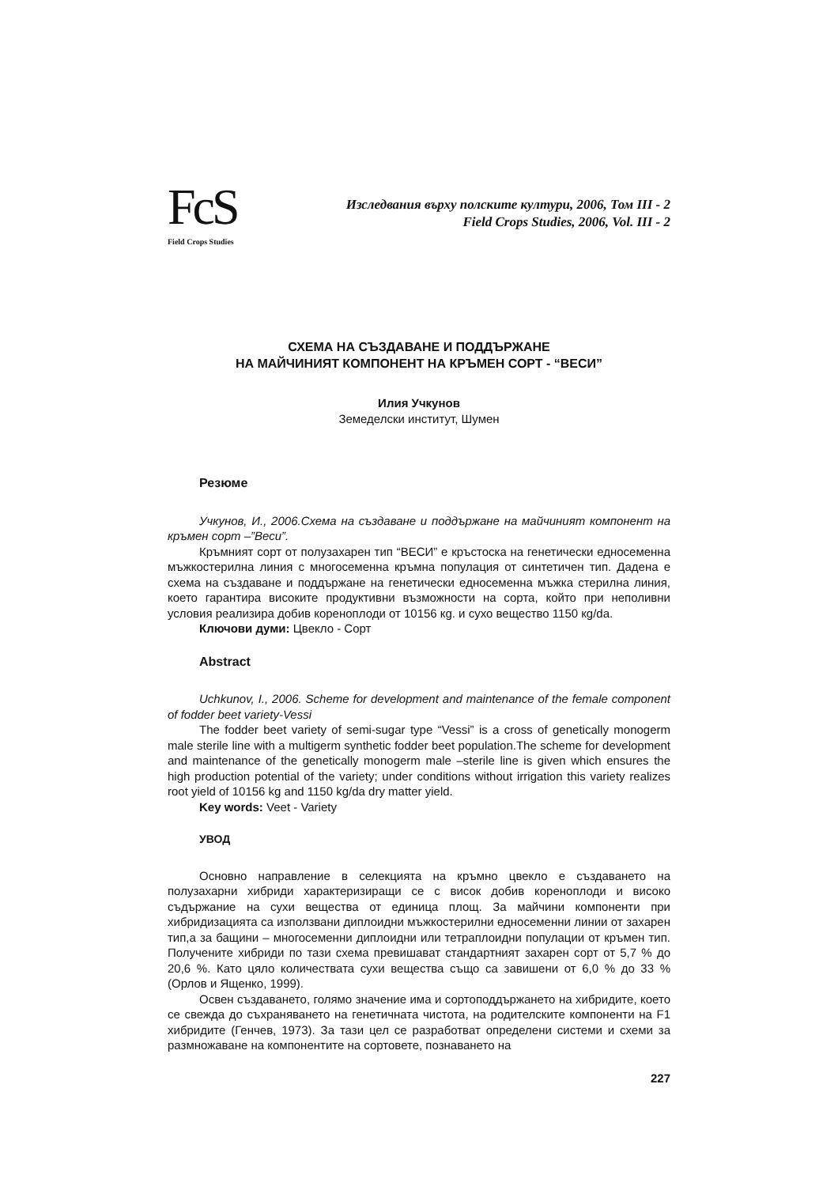FcS
Field Crops Studies
Изследвания върху полските култури, 2006, Том III - 2
Field Crops Studies, 2006, Vol. III - 2
СХЕМА НА СЪЗДАВАНЕ И ПОДДЪРЖАНЕ
НА МАЙЧИНИЯТ КОМПОНЕНТ НА КРЪМЕН СОРТ - “ВЕСИ”
Илия Учкунов
Земеделски институт, Шумен
Резюме
Учкунов, И., 2006.Схема на създаване и поддържане на майчиният компонент на кръмен сорт –”Веси”.
Кръмният сорт от полузахарен тип “ВЕСИ” е кръстоска на генетически едносеменна мъжкостерилна линия с многосеменна кръмна популация от синтетичен тип. Дадена е схема на създаване и поддържане на генетически едносеменна мъжка стерилна линия, което гарантира високите продуктивни възможности на сорта, който при неполивни условия реализира добив кореноплоди от 10156 кg. и сухо вещество 1150 кg/da.
Ключови думи: Цвекло - Сорт
Abstract
Uchkunov, I., 2006. Scheme for development and maintenance of the female component of fodder beet variety-Vessi
The fodder beet variety of semi-sugar type “Vessi” is a cross of genetically monogerm male sterile line with a multigerm synthetic fodder beet population.The scheme for development and maintenance of the genetically monogerm male –sterile line is given which ensures the high production potential of the variety; under conditions without irrigation this variety realizes root yield of 10156 kg and 1150 kg/da dry matter yield.
Key words: Veet - Variety
УВОД
Основно направление в селекцията на кръмно цвекло е създаването на полузахарни хибриди характеризиращи се с висок добив кореноплоди и високо съдържание на сухи вещества от единица площ. За майчини компоненти при хибридизацията са използвани диплоидни мъжкостерилни едносеменни линии от захарен тип,а за бащини – многосеменни диплоидни или тетраплоидни популации от кръмен тип. Получените хибриди по тази схема превишават стандартният захарен сорт от 5,7 % до 20,6 %. Като цяло количествата сухи вещества също са завишени от 6,0 % до 33 % (Орлов и Ященко, 1999).
Освен създаването, голямо значение има и сортоподдържането на хибридите, което се свежда до съхраняването на генетичната чистота, на родителските компоненти на F1 хибридите (Генчев, 1973). За тази цел се разработват определени системи и схеми за размножаване на компонентите на сортовете, познаването на
227